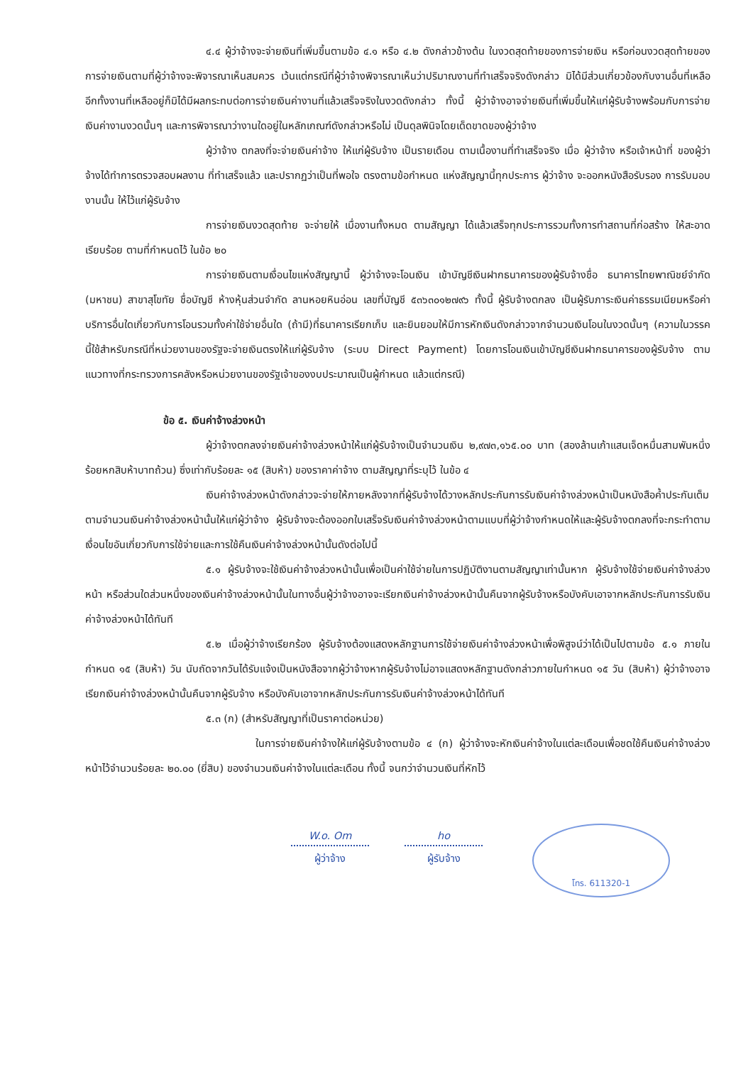๔.๔ ผู้ว่าจ้างจะจ่ายเงินที่เพิ่มขึ้นตามข้อ ๔.๑ หรือ ๔.๒ ดังกล่าวข้างต้น ในงวดสุดท้ายของการจ่ายเงิน หรือก่อนงวดสุดท้ายของการจ่ายเงินตามที่ผู้ว่าจ้างจะพิจารณาเห็นสมควร เว้นแต่กรณีที่ผู้ว่าจ้างพิจารณาเห็นว่าปริมาณงานที่ทำเสร็จจริงดังกล่าว มิได้มีส่วนเกี่ยวข้องกับงานอื่นที่เหลือ อีกทั้งงานที่เหลืออยู่ก็มิได้มีผลกระทบต่อการจ่ายเงินค่างานที่แล้วเสร็จจริงในงวดดังกล่าว ทั้งนี้ ผู้ว่าจ้างอาจจ่ายเงินที่เพิ่มขึ้นให้แก่ผู้รับจ้างพร้อมกับการจ่ายเงินค่างานงวดนั้นๆ และการพิจารณาว่างานใดอยู่ในหลักเกณฑ์ดังกล่าวหรือไม่ เป็นดุลพินิจโดยเด็ดขาดของผู้ว่าจ้าง
ผู้ว่าจ้าง ตกลงที่จะจ่ายเงินค่าจ้าง ให้แก่ผู้รับจ้าง เป็นรายเดือน ตามเนื้องานที่ทำเสร็จจริง เมื่อ ผู้ว่าจ้าง หรือเจ้าหน้าที่ ของผู้ว่าจ้างได้ทำการตรวจสอบผลงาน ที่ทำเสร็จแล้ว และปรากฏว่าเป็นที่พอใจ ตรงตามข้อกำหนด แห่งสัญญานี้ทุกประการ ผู้ว่าจ้าง จะออกหนังสือรับรอง การรับมอบงานนั้น ให้ไว้แก่ผู้รับจ้าง
การจ่ายเงินงวดสุดท้าย จะจ่ายให้ เมื่องานทั้งหมด ตามสัญญา ได้แล้วเสร็จทุกประการรวมทั้งการทำสถานที่ก่อสร้าง ให้สะอาดเรียบร้อย ตามที่กำหนดไว้ ในข้อ ๒๐
การจ่ายเงินตามเงื่อนไขแห่งสัญญานี้ ผู้ว่าจ้างจะโอนเงิน เข้าบัญชีเงินฝากธนาคารของผู้รับจ้างชื่อ ธนาคารไทยพาณิชย์จำกัด (มหาชน) สาขาสุโขทัย ชื่อบัญชี ห้างหุ้นส่วนจำกัด ลานหอยหินอ่อน เลขที่บัญชี ๕๓๖๓๐๑๒๗๙๖ ทั้งนี้ ผู้รับจ้างตกลง เป็นผู้รับภาระเงินค่าธรรมเนียมหรือค่าบริการอื่นใดเกี่ยวกับการโอนรวมทั้งค่าใช้จ่ายอื่นใด (ถ้ามี)ที่ธนาคารเรียกเก็บ และยินยอมให้มีการหักเงินดังกล่าวจากจำนวนเงินโอนในงวดนั้นๆ (ความในวรรคนี้ใช้สำหรับกรณีที่หน่วยงานของรัฐจะจ่ายเงินตรงให้แก่ผู้รับจ้าง (ระบบ Direct Payment) โดยการโอนเงินเข้าบัญชีเงินฝากธนาคารของผู้รับจ้าง ตามแนวทางที่กระทรวงการคลังหรือหน่วยงานของรัฐเจ้าของงบประมาณเป็นผู้กำหนด แล้วแต่กรณี)
ข้อ ๕. เงินค่าจ้างล่วงหน้า
ผู้ว่าจ้างตกลงจ่ายเงินค่าจ้างล่วงหน้าให้แก่ผู้รับจ้างเป็นจำนวนเงิน ๒,๙๗๓,๑๖๕.๐๐ บาท (สองล้านเก้าแสนเจ็ดหมื่นสามพันหนึ่งร้อยหกสิบห้าบาทถ้วน) ซึ่งเท่ากับร้อยละ ๑๕ (สิบห้า) ของราคาค่าจ้าง ตามสัญญาที่ระบุไว้ ในข้อ ๔
เงินค่าจ้างล่วงหน้าดังกล่าวจะจ่ายให้ภายหลังจากที่ผู้รับจ้างได้วางหลักประกันการรับเงินค่าจ้างล่วงหน้าเป็นหนังสือค้ำประกันเต็มตามจำนวนเงินค่าจ้างล่วงหน้านั้นให้แก่ผู้ว่าจ้าง ผู้รับจ้างจะต้องออกใบเสร็จรับเงินค่าจ้างล่วงหน้าตามแบบที่ผู้ว่าจ้างกำหนดให้และผู้รับจ้างตกลงที่จะกระทำตามเงื่อนไขอันเกี่ยวกับการใช้จ่ายและการใช้คืนเงินค่าจ้างล่วงหน้านั้นดังต่อไปนี้
๕.๑ ผู้รับจ้างจะใช้เงินค่าจ้างล่วงหน้านั้นเพื่อเป็นค่าใช้จ่ายในการปฏิบัติงานตามสัญญาเท่านั้นหาก ผู้รับจ้างใช้จ่ายเงินค่าจ้างล่วงหน้า หรือส่วนใดส่วนหนึ่งของเงินค่าจ้างล่วงหน้านั้นในทางอื่นผู้ว่าจ้างอาจจะเรียกเงินค่าจ้างล่วงหน้านั้นคืนจากผู้รับจ้างหรือบังคับเอาจากหลักประกันการรับเงินค่าจ้างล่วงหน้าได้ทันที
๕.๒ เมื่อผู้ว่าจ้างเรียกร้อง ผู้รับจ้างต้องแสดงหลักฐานการใช้จ่ายเงินค่าจ้างล่วงหน้าเพื่อพิสูจน์ว่าได้เป็นไปตามข้อ ๕.๑ ภายในกำหนด ๑๕ (สิบห้า) วัน นับถัดจากวันได้รับแจ้งเป็นหนังสือจากผู้ว่าจ้างหากผู้รับจ้างไม่อาจแสดงหลักฐานดังกล่าวภายในกำหนด ๑๕ วัน (สิบห้า) ผู้ว่าจ้างอาจเรียกเงินค่าจ้างล่วงหน้านั้นคืนจากผู้รับจ้าง หรือบังคับเอาจากหลักประกันการรับเงินค่าจ้างล่วงหน้าได้ทันที
๕.๓ (ก) (สำหรับสัญญาที่เป็นราคาต่อหน่วย)
ในการจ่ายเงินค่าจ้างให้แก่ผู้รับจ้างตามข้อ ๔ (ก) ผู้ว่าจ้างจะหักเงินค่าจ้างในแต่ละเดือนเพื่อชดใช้คืนเงินค่าจ้างล่วงหน้าไว้จำนวนร้อยละ ๒๐.๐๐ (ยี่สิบ) ของจำนวนเงินค่าจ้างในแต่ละเดือน ทั้งนี้ จนกว่าจำนวนเงินที่หักไว้
W.o. Om
ผู้ว่าจ้าง
ho
ผู้รับจ้าง
โทร. 611320-1